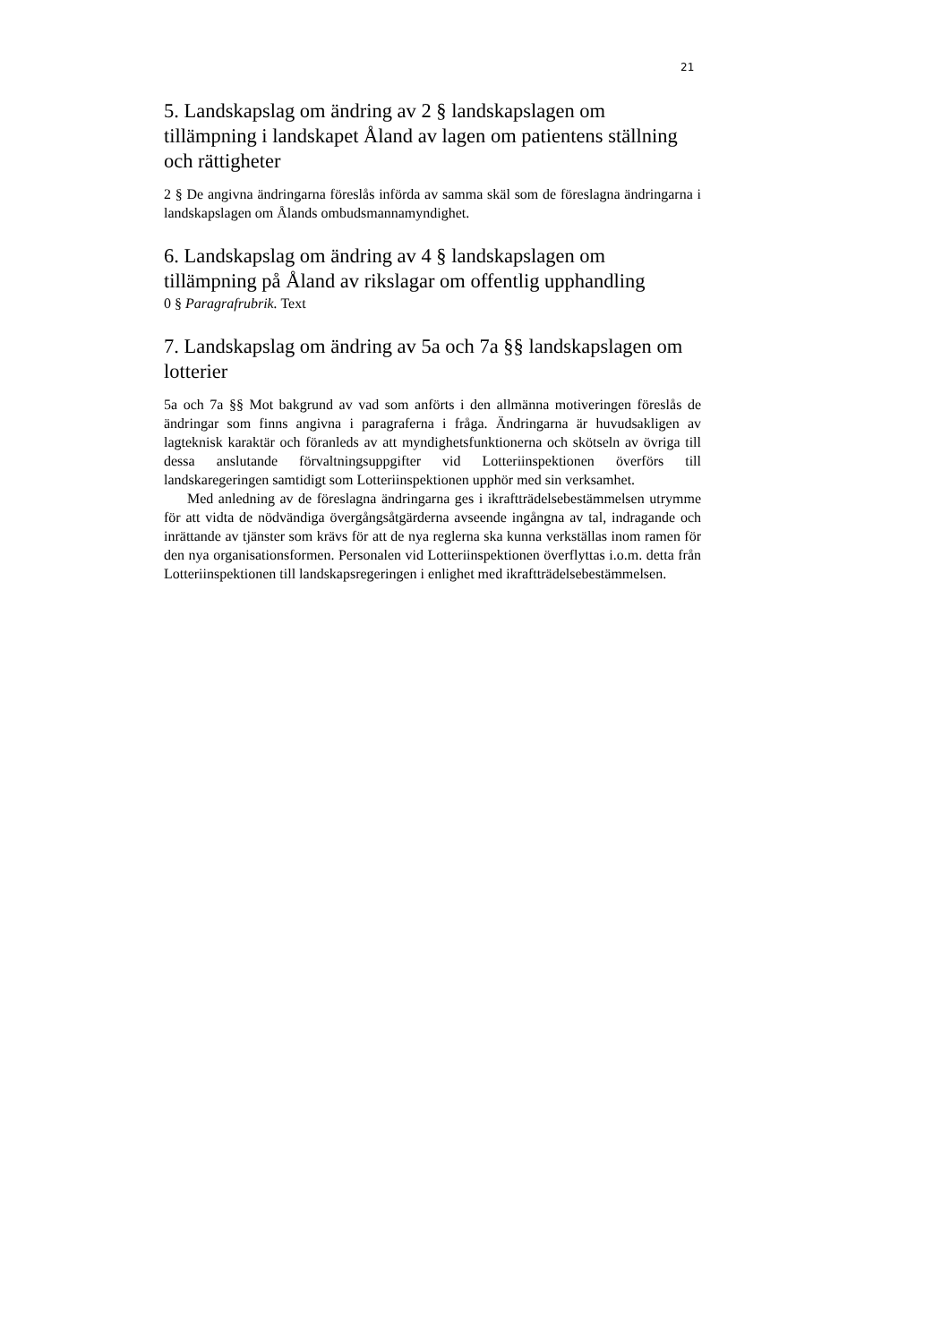21
5. Landskapslag om ändring av 2 § landskapslagen om tillämpning i landskapet Åland av lagen om patientens ställning och rättigheter
2 § De angivna ändringarna föreslås införda av samma skäl som de föreslagna ändringarna i landskapslagen om Ålands ombudsmannamyndighet.
6. Landskapslag om ändring av 4 § landskapslagen om tillämpning på Åland av rikslagar om offentlig upphandling
0 § Paragrafrubrik. Text
7. Landskapslag om ändring av 5a och 7a §§ landskapslagen om lotterier
5a och 7a §§ Mot bakgrund av vad som anförts i den allmänna motiveringen föreslås de ändringar som finns angivna i paragraferna i fråga. Ändringarna är huvudsakligen av lagteknisk karaktär och föranleds av att myndighetsfunktionerna och skötseln av övriga till dessa anslutande förvaltningsuppgifter vid Lotteriinspektionen överförs till landskaregeringen samtidigt som Lotteriinspektionen upphör med sin verksamhet.
Med anledning av de föreslagna ändringarna ges i ikraftträdelsebestämmelsen utrymme för att vidta de nödvändiga övergångsåtgärderna avseende ingångna av tal, indragande och inrättande av tjänster som krävs för att de nya reglerna ska kunna verkställas inom ramen för den nya organisationsformen. Personalen vid Lotteriinspektionen överflyttas i.o.m. detta från Lotteriinspektionen till landskapsregeringen i enlighet med ikraftträdelsebestämmelsen.